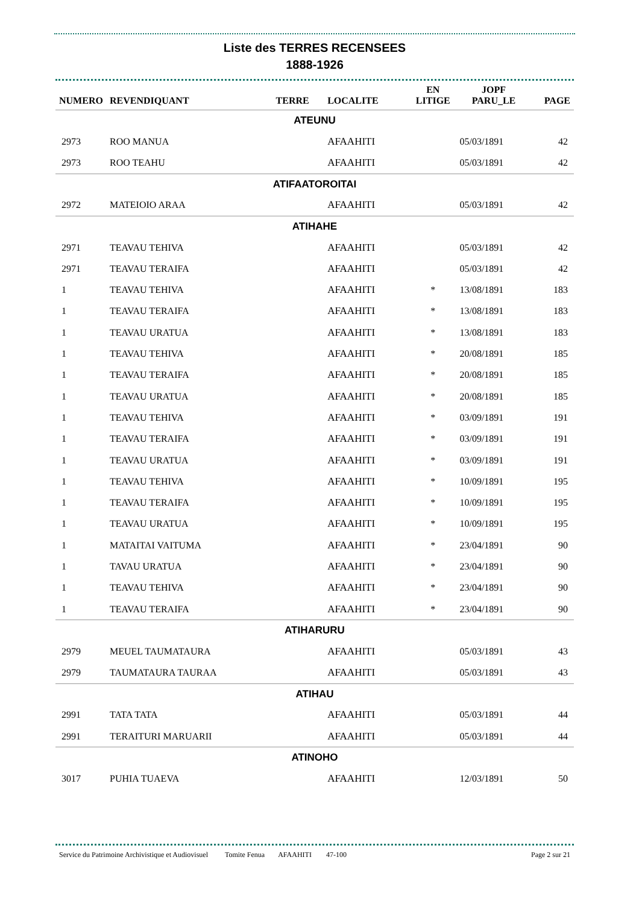Liste des TERRES RECENSEES
1888-1926
| NUMERO | REVENDIQUANT | TERRE | LOCALITE | EN LITIGE | JOPF PARU_LE | PAGE |
| --- | --- | --- | --- | --- | --- | --- |
| ATEUNU | | | | | | |
| 2973 | ROO MANUA | | AFAAHITI | | 05/03/1891 | 42 |
| 2973 | ROO TEAHU | | AFAAHITI | | 05/03/1891 | 42 |
| ATIFAATOROITAI | | | | | | |
| 2972 | MATEIOIO ARAA | | AFAAHITI | | 05/03/1891 | 42 |
| ATIHAHE | | | | | | |
| 2971 | TEAVAU TEHIVA | | AFAAHITI | | 05/03/1891 | 42 |
| 2971 | TEAVAU TERAIFA | | AFAAHITI | | 05/03/1891 | 42 |
| 1 | TEAVAU TEHIVA | | AFAAHITI | * | 13/08/1891 | 183 |
| 1 | TEAVAU TERAIFA | | AFAAHITI | * | 13/08/1891 | 183 |
| 1 | TEAVAU URATUA | | AFAAHITI | * | 13/08/1891 | 183 |
| 1 | TEAVAU TEHIVA | | AFAAHITI | * | 20/08/1891 | 185 |
| 1 | TEAVAU TERAIFA | | AFAAHITI | * | 20/08/1891 | 185 |
| 1 | TEAVAU URATUA | | AFAAHITI | * | 20/08/1891 | 185 |
| 1 | TEAVAU TEHIVA | | AFAAHITI | * | 03/09/1891 | 191 |
| 1 | TEAVAU TERAIFA | | AFAAHITI | * | 03/09/1891 | 191 |
| 1 | TEAVAU URATUA | | AFAAHITI | * | 03/09/1891 | 191 |
| 1 | TEAVAU TEHIVA | | AFAAHITI | * | 10/09/1891 | 195 |
| 1 | TEAVAU TERAIFA | | AFAAHITI | * | 10/09/1891 | 195 |
| 1 | TEAVAU URATUA | | AFAAHITI | * | 10/09/1891 | 195 |
| 1 | MATAITAI VAITUMA | | AFAAHITI | * | 23/04/1891 | 90 |
| 1 | TAVAU URATUA | | AFAAHITI | * | 23/04/1891 | 90 |
| 1 | TEAVAU TEHIVA | | AFAAHITI | * | 23/04/1891 | 90 |
| 1 | TEAVAU TERAIFA | | AFAAHITI | * | 23/04/1891 | 90 |
| ATIHARURU | | | | | | |
| 2979 | MEUEL TAUMATAURA | | AFAAHITI | | 05/03/1891 | 43 |
| 2979 | TAUMATAURA TAURAA | | AFAAHITI | | 05/03/1891 | 43 |
| ATIHAU | | | | | | |
| 2991 | TATA TATA | | AFAAHITI | | 05/03/1891 | 44 |
| 2991 | TERAITURI MARUARII | | AFAAHITI | | 05/03/1891 | 44 |
| ATINOHO | | | | | | |
| 3017 | PUHIA TUAEVA | | AFAAHITI | | 12/03/1891 | 50 |
Service du Patrimoine Archivistique et Audiovisuel Tomite Fenua AFAAHITI 47-100 Page 2 sur 21